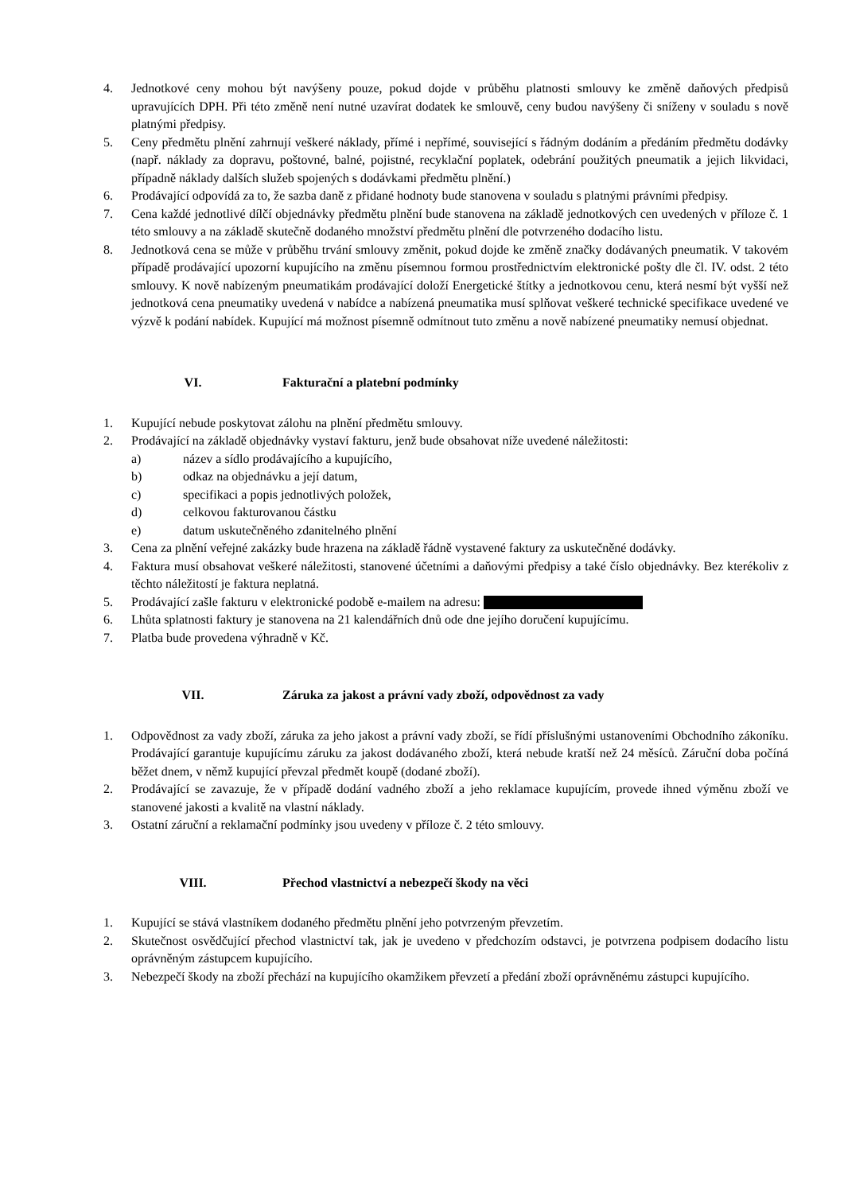4. Jednotkové ceny mohou být navýšeny pouze, pokud dojde v průběhu platnosti smlouvy ke změně daňových předpisů upravujících DPH. Při této změně není nutné uzavírat dodatek ke smlouvě, ceny budou navýšeny či sníženy v souladu s nově platnými předpisy.
5. Ceny předmětu plnění zahrnují veškeré náklady, přímé i nepřímé, související s řádným dodáním a předáním předmětu dodávky (např. náklady za dopravu, poštovné, balné, pojistné, recyklační poplatek, odebrání použitých pneumatik a jejich likvidaci, případně náklady dalších služeb spojených s dodávkami předmětu plnění.)
6. Prodávající odpovídá za to, že sazba daně z přidané hodnoty bude stanovena v souladu s platnými právními předpisy.
7. Cena každé jednotlivé dílčí objednávky předmětu plnění bude stanovena na základě jednotkových cen uvedených v příloze č. 1 této smlouvy a na základě skutečně dodaného množství předmětu plnění dle potvrzeného dodacího listu.
8. Jednotková cena se může v průběhu trvání smlouvy změnit, pokud dojde ke změně značky dodávaných pneumatik. V takovém případě prodávající upozorní kupujícího na změnu písemnou formou prostřednictvím elektronické pošty dle čl. IV. odst. 2 této smlouvy. K nově nabízeným pneumatikám prodávající doloží Energetické štítky a jednotkovou cenu, která nesmí být vyšší než jednotková cena pneumatiky uvedená v nabídce a nabízená pneumatika musí splňovat veškeré technické specifikace uvedené ve výzvě k podání nabídek. Kupující má možnost písemně odmítnout tuto změnu a nově nabízené pneumatiky nemusí objednat.
VI. Fakturační a platební podmínky
1. Kupující nebude poskytovat zálohu na plnění předmětu smlouvy.
2. Prodávající na základě objednávky vystaví fakturu, jenž bude obsahovat níže uvedené náležitosti:
a) název a sídlo prodávajícího a kupujícího,
b) odkaz na objednávku a její datum,
c) specifikaci a popis jednotlivých položek,
d) celkovou fakturovanou částku
e) datum uskutečněného zdanitelného plnění
3. Cena za plnění veřejné zakázky bude hrazena na základě řádně vystavené faktury za uskutečněné dodávky.
4. Faktura musí obsahovat veškeré náležitosti, stanovené účetními a daňovými předpisy a také číslo objednávky. Bez kterékoliv z těchto náležitostí je faktura neplatná.
5. Prodávající zašle fakturu v elektronické podobě e-mailem na adresu:
6. Lhůta splatnosti faktury je stanovena na 21 kalendářních dnů ode dne jejího doručení kupujícímu.
7. Platba bude provedena výhradně v Kč.
VII. Záruka za jakost a právní vady zboží, odpovědnost za vady
1. Odpovědnost za vady zboží, záruka za jeho jakost a právní vady zboží, se řídí příslušnými ustanoveními Obchodního zákoníku. Prodávající garantuje kupujícímu záruku za jakost dodávaného zboží, která nebude kratší než 24 měsíců. Záruční doba počíná běžet dnem, v němž kupující převzal předmět koupě (dodané zboží).
2. Prodávající se zavazuje, že v případě dodání vadného zboží a jeho reklamace kupujícím, provede ihned výměnu zboží ve stanovené jakosti a kvalitě na vlastní náklady.
3. Ostatní záruční a reklamační podmínky jsou uvedeny v příloze č. 2 této smlouvy.
VIII. Přechod vlastnictví a nebezpečí škody na věci
1. Kupující se stává vlastníkem dodaného předmětu plnění jeho potvrzeným převzetím.
2. Skutečnost osvědčující přechod vlastnictví tak, jak je uvedeno v předchozím odstavci, je potvrzena podpisem dodacího listu oprávněným zástupcem kupujícího.
3. Nebezpečí škody na zboží přechází na kupujícího okamžikem převzetí a předání zboží oprávněnému zástupci kupujícího.